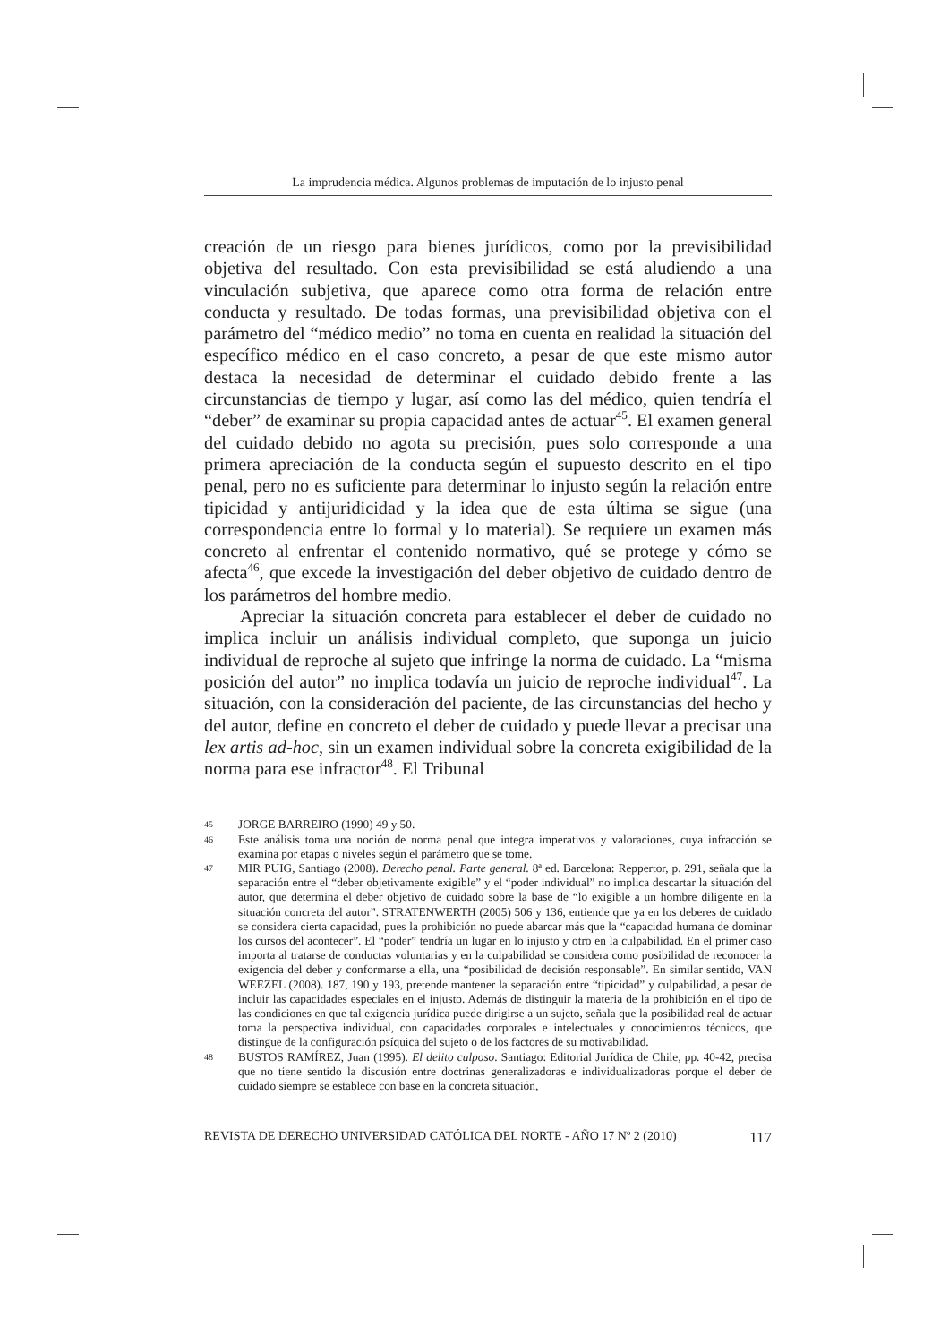La imprudencia médica. Algunos problemas de imputación de lo injusto penal
creación de un riesgo para bienes jurídicos, como por la previsibilidad objetiva del resultado. Con esta previsibilidad se está aludiendo a una vinculación subjetiva, que aparece como otra forma de relación entre conducta y resultado. De todas formas, una previsibilidad objetiva con el parámetro del “médico medio” no toma en cuenta en realidad la situación del específico médico en el caso concreto, a pesar de que este mismo autor destaca la necesidad de determinar el cuidado debido frente a las circunstancias de tiempo y lugar, así como las del médico, quien tendría el “deber” de examinar su propia capacidad antes de actuar<sup>45</sup>. El examen general del cuidado debido no agota su precisión, pues solo corresponde a una primera apreciación de la conducta según el supuesto descrito en el tipo penal, pero no es suficiente para determinar lo injusto según la relación entre tipicidad y antijuridicidad y la idea que de esta última se sigue (una correspondencia entre lo formal y lo material). Se requiere un examen más concreto al enfrentar el contenido normativo, qué se protege y cómo se afecta<sup>46</sup>, que excede la investigación del deber objetivo de cuidado dentro de los parámetros del hombre medio.
Apreciar la situación concreta para establecer el deber de cuidado no implica incluir un análisis individual completo, que suponga un juicio individual de reproche al sujeto que infringe la norma de cuidado. La “misma posición del autor” no implica todavía un juicio de reproche individual<sup>47</sup>. La situación, con la consideración del paciente, de las circunstancias del hecho y del autor, define en concreto el deber de cuidado y puede llevar a precisar una lex artis ad-hoc, sin un examen individual sobre la concreta exigibilidad de la norma para ese infractor<sup>48</sup>. El Tribunal
45 JORGE BARREIRO (1990) 49 y 50.
46 Este análisis toma una noción de norma penal que integra imperativos y valoraciones, cuya infracción se examina por etapas o niveles según el parámetro que se tome.
47 MIR PUIG, Santiago (2008). Derecho penal. Parte general. 8ª ed. Barcelona: Reppertor, p. 291, señala que la separación entre el “deber objetivamente exigible” y el “poder individual” no implica descartar la situación del autor, que determina el deber objetivo de cuidado sobre la base de “lo exigible a un hombre diligente en la situación concreta del autor”. STRATENWERTH (2005) 506 y 136, entiende que ya en los deberes de cuidado se considera cierta capacidad, pues la prohibición no puede abarcar más que la “capacidad humana de dominar los cursos del acontecer”. El “poder” tendría un lugar en lo injusto y otro en la culpabilidad. En el primer caso importa al tratarse de conductas voluntarias y en la culpabilidad se considera como posibilidad de reconocer la exigencia del deber y conformarse a ella, una “posibilidad de decisión responsable”. En similar sentido, VAN WEEZEL (2008). 187, 190 y 193, pretende mantener la separación entre “tipicidad” y culpabilidad, a pesar de incluir las capacidades especiales en el injusto. Además de distinguir la materia de la prohibición en el tipo de las condiciones en que tal exigencia jurídica puede dirigirse a un sujeto, señala que la posibilidad real de actuar toma la perspectiva individual, con capacidades corporales e intelectuales y conocimientos técnicos, que distingue de la configuración psíquica del sujeto o de los factores de su motivabilidad.
48 BUSTOS RAMÍREZ, Juan (1995). El delito culposo. Santiago: Editorial Jurídica de Chile, pp. 40-42, precisa que no tiene sentido la discusión entre doctrinas generalizadoras e individualizadoras porque el deber de cuidado siempre se establece con base en la concreta situación,
REVISTA DE DERECHO UNIVERSIDAD CATÓLICA DEL NORTE - AÑO 17 Nº 2 (2010) 117